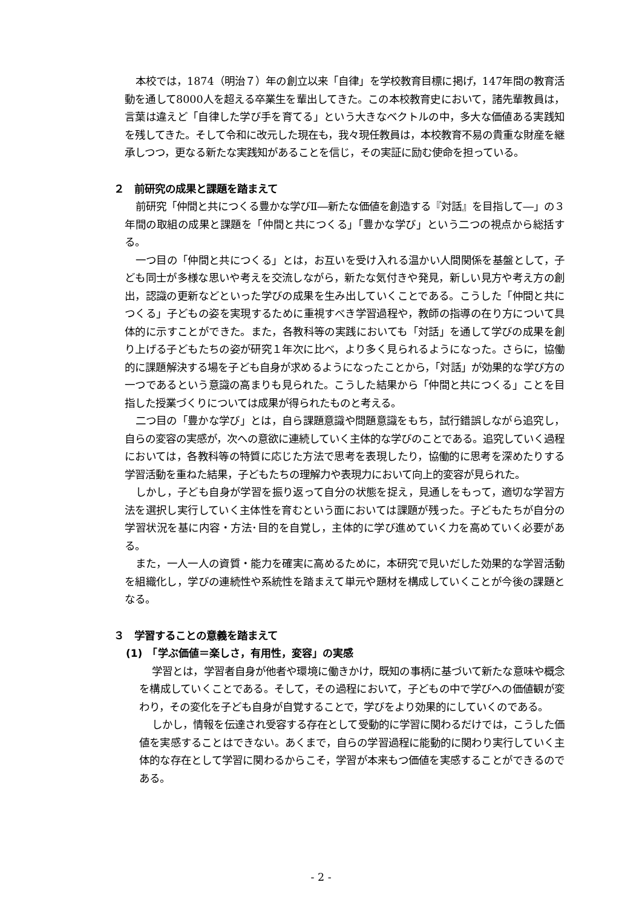本校では，1874（明治７）年の創立以来「自律」を学校教育目標に掲げ，147年間の教育活動を通して8000人を超える卒業生を輩出してきた。この本校教育史において，諸先輩教員は，言葉は違えど「自律した学び手を育てる」という大きなベクトルの中，多大な価値ある実践知を残してきた。そして令和に改元した現在も，我々現任教員は，本校教育不易の貴重な財産を継承しつつ，更なる新たな実践知があることを信じ，その実証に励む使命を担っている。
２　前研究の成果と課題を踏まえて
前研究「仲間と共につくる豊かな学びⅡ―新たな価値を創造する『対話』を目指して―」の３年間の取組の成果と課題を「仲間と共につくる」「豊かな学び」という二つの視点から総括する。
一つ目の「仲間と共につくる」とは，お互いを受け入れる温かい人間関係を基盤として，子ども同士が多様な思いや考えを交流しながら，新たな気付きや発見，新しい見方や考え方の創出，認識の更新などといった学びの成果を生み出していくことである。こうした「仲間と共につくる」子どもの姿を実現するために重視すべき学習過程や，教師の指導の在り方について具体的に示すことができた。また，各教科等の実践においても「対話」を通して学びの成果を創り上げる子どもたちの姿が研究１年次に比べ，より多く見られるようになった。さらに，協働的に課題解決する場を子ども自身が求めるようになったことから，「対話」が効果的な学び方の一つであるという意識の高まりも見られた。こうした結果から「仲間と共につくる」ことを目指した授業づくりについては成果が得られたものと考える。
二つ目の「豊かな学び」とは，自ら課題意識や問題意識をもち，試行錯誤しながら追究し，自らの変容の実感が，次への意欲に連続していく主体的な学びのことである。追究していく過程においては，各教科等の特質に応じた方法で思考を表現したり，協働的に思考を深めたりする学習活動を重ねた結果，子どもたちの理解力や表現力において向上的変容が見られた。
しかし，子ども自身が学習を振り返って自分の状態を捉え，見通しをもって，適切な学習方法を選択し実行していく主体性を育むという面においては課題が残った。子どもたちが自分の学習状況を基に内容・方法･目的を自覚し，主体的に学び進めていく力を高めていく必要がある。
また，一人一人の資質・能力を確実に高めるために，本研究で見いだした効果的な学習活動を組織化し，学びの連続性や系統性を踏まえて単元や題材を構成していくことが今後の課題となる。
３　学習することの意義を踏まえて
(1)　「学ぶ価値＝楽しさ，有用性，変容」の実感
学習とは，学習者自身が他者や環境に働きかけ，既知の事柄に基づいて新たな意味や概念を構成していくことである。そして，その過程において，子どもの中で学びへの価値観が変わり，その変化を子ども自身が自覚することで，学びをより効果的にしていくのである。
しかし，情報を伝達され受容する存在として受動的に学習に関わるだけでは，こうした価値を実感することはできない。あくまで，自らの学習過程に能動的に関わり実行していく主体的な存在として学習に関わるからこそ，学習が本来もつ価値を実感することができるのである。
- 2 -